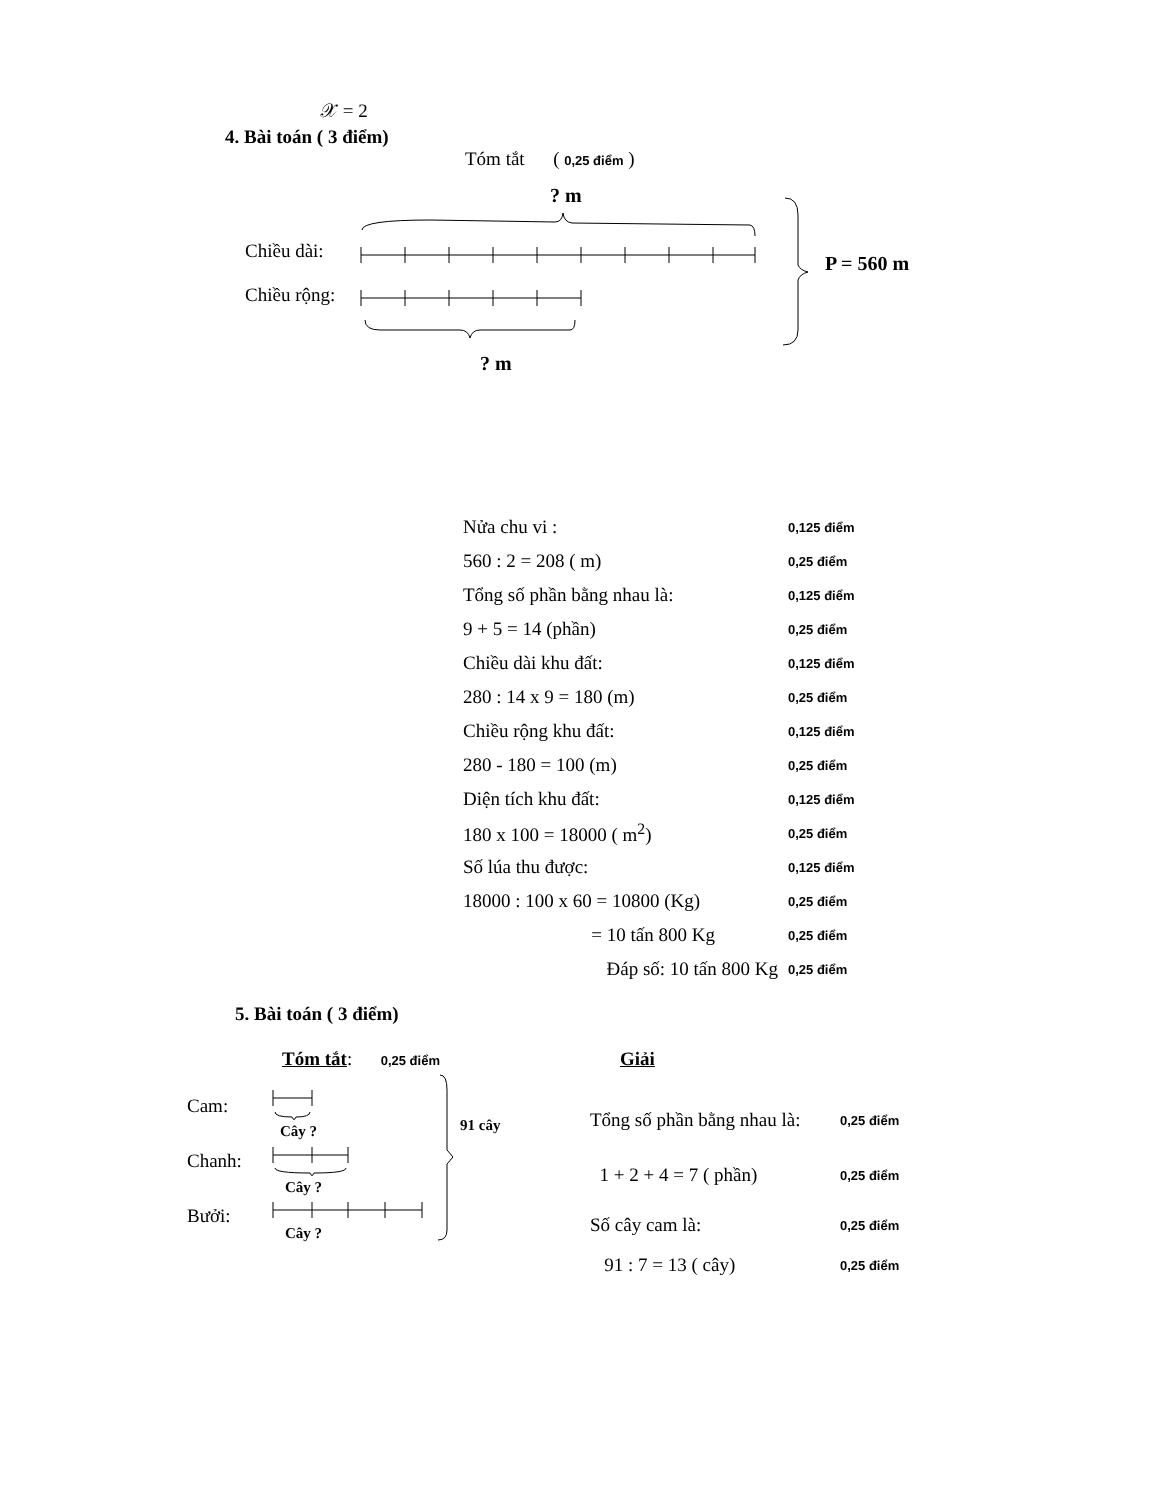𝒳 = 2
4. Bài toán ( 3 điểm)
Tóm tắt ( 0,25 điểm )
Chiều dài:
Chiều rộng:
? m
? m
P = 560 m
Nửa chu vi : 0,125 điểm
560 : 2 = 208 ( m) 0,25 điểm
Tổng số phần bằng nhau là: 0,125 điểm
9 + 5 = 14 (phần) 0,25 điểm
Chiều dài khu đất: 0,125 điểm
280 : 14 x 9 = 180 (m) 0,25 điểm
Chiều rộng khu đất: 0,125 điểm
280 - 180 = 100 (m) 0,25 điểm
Diện tích khu đất: 0,125 điểm
180 x 100 = 18000 ( m<sup>2</sup>) 0,25 điểm
Số lúa thu được: 0,125 điểm
18000 : 100 x 60 = 10800 (Kg) 0,25 điểm
= 10 tấn 800 Kg 0,25 điểm
Đáp số: 10 tấn 800 Kg 0,25 điểm
5. Bài toán ( 3 điểm)
Tóm tắt: 0,25 điểm Giải
Cam:
Chanh:
Bưởi:
Cây ?
Cây ?
Cây ?
91 cây
Tổng số phần bằng nhau là: 0,25 điểm
1 + 2 + 4 = 7 ( phần) 0,25 điểm
Số cây cam là: 0,25 điểm
91 : 7 = 13 ( cây) 0,25 điểm